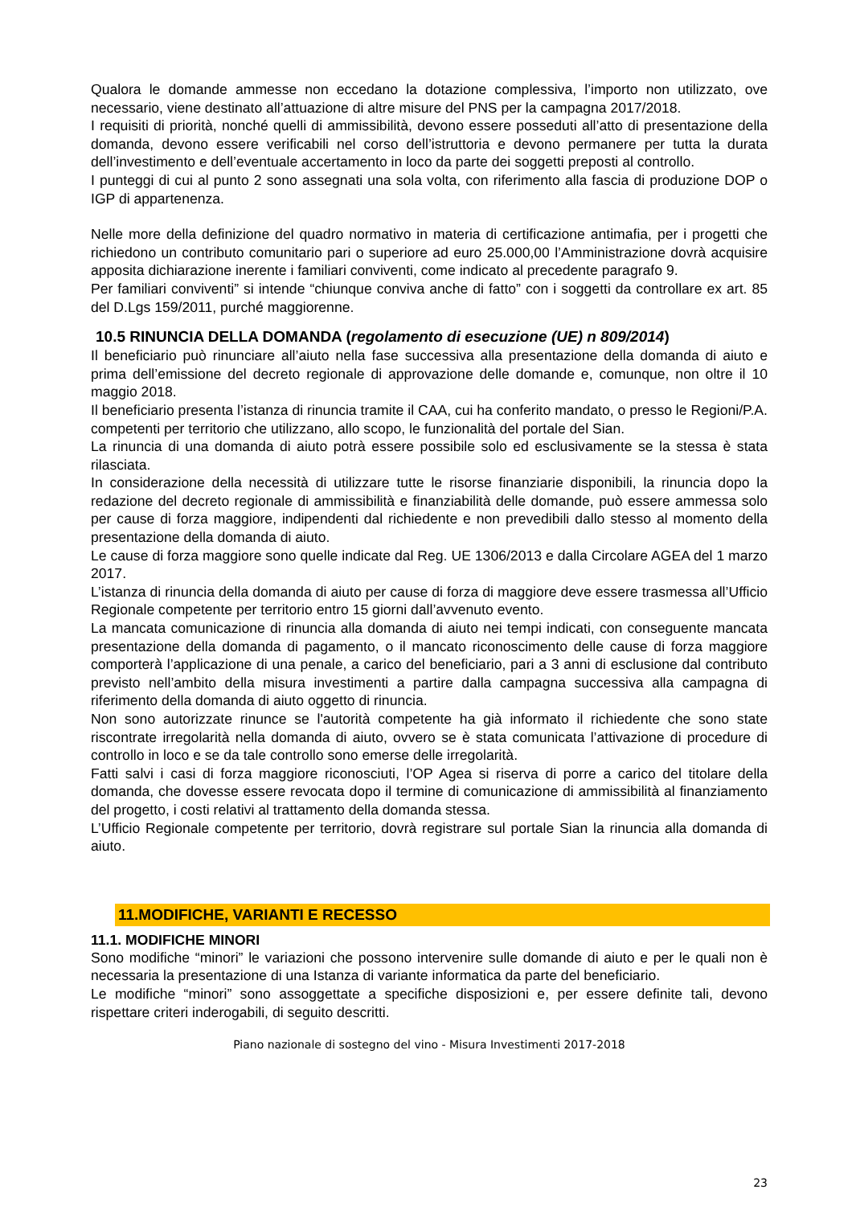Qualora le domande ammesse non eccedano la dotazione complessiva, l’importo non utilizzato, ove necessario, viene destinato all’attuazione di altre misure del PNS per la campagna 2017/2018.
I requisiti di priorità, nonché quelli di ammissibilità, devono essere posseduti all’atto di presentazione della domanda, devono essere verificabili nel corso dell’istruttoria e devono permanere per tutta la durata dell’investimento e dell’eventuale accertamento in loco da parte dei soggetti preposti al controllo.
I punteggi di cui al punto 2 sono assegnati una sola volta, con riferimento alla fascia di produzione DOP o IGP di appartenenza.
Nelle more della definizione del quadro normativo in materia di certificazione antimafia, per i progetti che richiedono un contributo comunitario pari o superiore ad euro 25.000,00 l’Amministrazione dovrà acquisire apposita dichiarazione inerente i familiari conviventi, come indicato al precedente paragrafo 9.
Per familiari conviventi” si intende “chiunque conviva anche di fatto” con i soggetti da controllare ex art. 85 del D.Lgs 159/2011, purché maggiorenne.
10.5 RINUNCIA DELLA DOMANDA (regolamento di esecuzione (UE) n 809/2014)
Il beneficiario può rinunciare all’aiuto nella fase successiva alla presentazione della domanda di aiuto e prima dell’emissione del decreto regionale di approvazione delle domande e, comunque, non oltre il 10 maggio 2018.
Il beneficiario presenta l’istanza di rinuncia tramite il CAA, cui ha conferito mandato, o presso le Regioni/P.A. competenti per territorio che utilizzano, allo scopo, le funzionalità del portale del Sian.
La rinuncia di una domanda di aiuto potrà essere possibile solo ed esclusivamente se la stessa è stata rilasciata.
In considerazione della necessità di utilizzare tutte le risorse finanziarie disponibili, la rinuncia dopo la redazione del decreto regionale di ammissibilità e finanziabilità delle domande, può essere ammessa solo per cause di forza maggiore, indipendenti dal richiedente e non prevedibili dallo stesso al momento della presentazione della domanda di aiuto.
Le cause di forza maggiore sono quelle indicate dal Reg. UE 1306/2013 e dalla Circolare AGEA del 1 marzo 2017.
L’istanza di rinuncia della domanda di aiuto per cause di forza di maggiore deve essere trasmessa all’Ufficio Regionale competente per territorio entro 15 giorni dall’avvenuto evento.
La mancata comunicazione di rinuncia alla domanda di aiuto nei tempi indicati, con conseguente mancata presentazione della domanda di pagamento, o il mancato riconoscimento delle cause di forza maggiore comporterà l’applicazione di una penale, a carico del beneficiario, pari a 3 anni di esclusione dal contributo previsto nell’ambito della misura investimenti a partire dalla campagna successiva alla campagna di riferimento della domanda di aiuto oggetto di rinuncia.
Non sono autorizzate rinunce se l'autorità competente ha già informato il richiedente che sono state riscontrate irregolarità nella domanda di aiuto, ovvero se è stata comunicata l’attivazione di procedure di controllo in loco e se da tale controllo sono emerse delle irregolarità.
Fatti salvi i casi di forza maggiore riconosciuti, l’OP Agea si riserva di porre a carico del titolare della domanda, che dovesse essere revocata dopo il termine di comunicazione di ammissibilità al finanziamento del progetto, i costi relativi al trattamento della domanda stessa.
L’Ufficio Regionale competente per territorio, dovrà registrare sul portale Sian la rinuncia alla domanda di aiuto.
11.MODIFICHE, VARIANTI E RECESSO
11.1. MODIFICHE MINORI
Sono modifiche “minori” le variazioni che possono intervenire sulle domande di aiuto e per le quali non è necessaria la presentazione di una Istanza di variante informatica da parte del beneficiario.
Le modifiche “minori” sono assoggettate a specifiche disposizioni e, per essere definite tali, devono rispettare criteri inderogabili, di seguito descritti.
Piano nazionale di sostegno del vino - Misura Investimenti 2017-2018
23